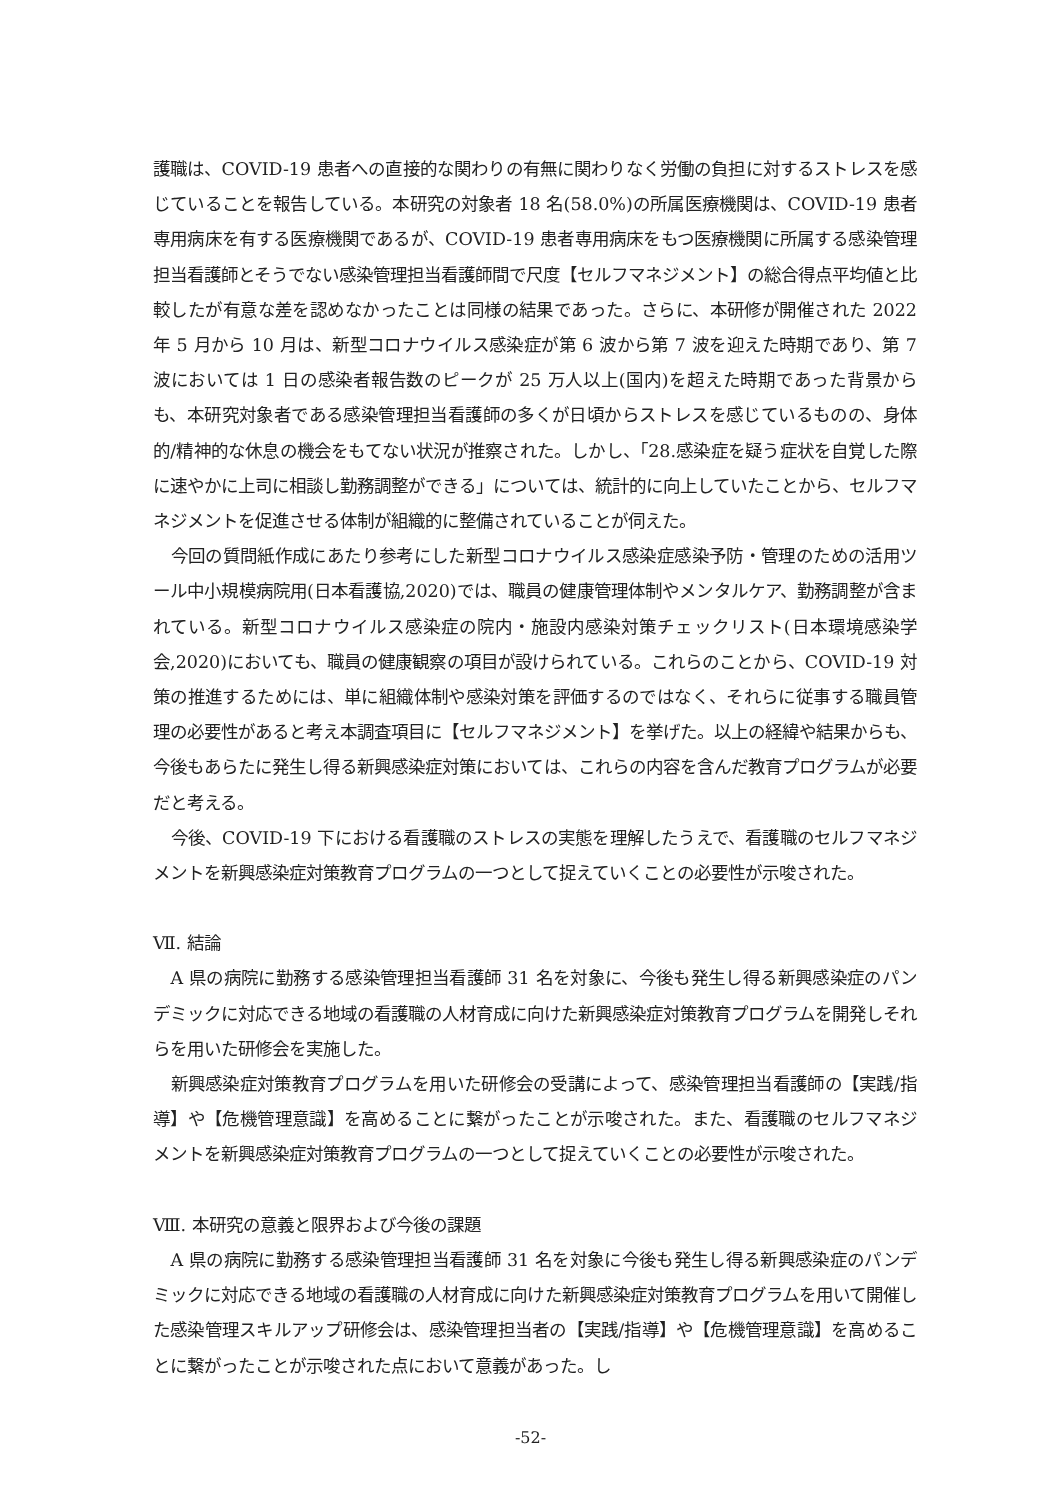護職は、COVID-19 患者への直接的な関わりの有無に関わりなく労働の負担に対するストレスを感じていることを報告している。本研究の対象者 18 名(58.0%)の所属医療機関は、COVID-19 患者専用病床を有する医療機関であるが、COVID-19 患者専用病床をもつ医療機関に所属する感染管理担当看護師とそうでない感染管理担当看護師間で尺度【セルフマネジメント】の総合得点平均値と比較したが有意な差を認めなかったことは同様の結果であった。さらに、本研修が開催された 2022 年 5 月から 10 月は、新型コロナウイルス感染症が第 6 波から第 7 波を迎えた時期であり、第 7 波においては 1 日の感染者報告数のピークが 25 万人以上(国内)を超えた時期であった背景からも、本研究対象者である感染管理担当看護師の多くが日頃からストレスを感じているものの、身体的/精神的な休息の機会をもてない状況が推察された。しかし、「28.感染症を疑う症状を自覚した際に速やかに上司に相談し勤務調整ができる」については、統計的に向上していたことから、セルフマネジメントを促進させる体制が組織的に整備されていることが伺えた。
今回の質問紙作成にあたり参考にした新型コロナウイルス感染症感染予防・管理のための活用ツール中小規模病院用(日本看護協,2020)では、職員の健康管理体制やメンタルケア、勤務調整が含まれている。新型コロナウイルス感染症の院内・施設内感染対策チェックリスト(日本環境感染学会,2020)においても、職員の健康観察の項目が設けられている。これらのことから、COVID-19 対策の推進するためには、単に組織体制や感染対策を評価するのではなく、それらに従事する職員管理の必要性があると考え本調査項目に【セルフマネジメント】を挙げた。以上の経緯や結果からも、今後もあらたに発生し得る新興感染症対策においては、これらの内容を含んだ教育プログラムが必要だと考える。
今後、COVID-19 下における看護職のストレスの実態を理解したうえで、看護職のセルフマネジメントを新興感染症対策教育プログラムの一つとして捉えていくことの必要性が示唆された。
Ⅶ. 結論
A 県の病院に勤務する感染管理担当看護師 31 名を対象に、今後も発生し得る新興感染症のパンデミックに対応できる地域の看護職の人材育成に向けた新興感染症対策教育プログラムを開発しそれらを用いた研修会を実施した。
新興感染症対策教育プログラムを用いた研修会の受講によって、感染管理担当看護師の【実践/指導】や【危機管理意識】を高めることに繋がったことが示唆された。また、看護職のセルフマネジメントを新興感染症対策教育プログラムの一つとして捉えていくことの必要性が示唆された。
Ⅷ. 本研究の意義と限界および今後の課題
A 県の病院に勤務する感染管理担当看護師 31 名を対象に今後も発生し得る新興感染症のパンデミックに対応できる地域の看護職の人材育成に向けた新興感染症対策教育プログラムを用いて開催した感染管理スキルアップ研修会は、感染管理担当者の【実践/指導】や【危機管理意識】を高めることに繋がったことが示唆された点において意義があった。し
-52-